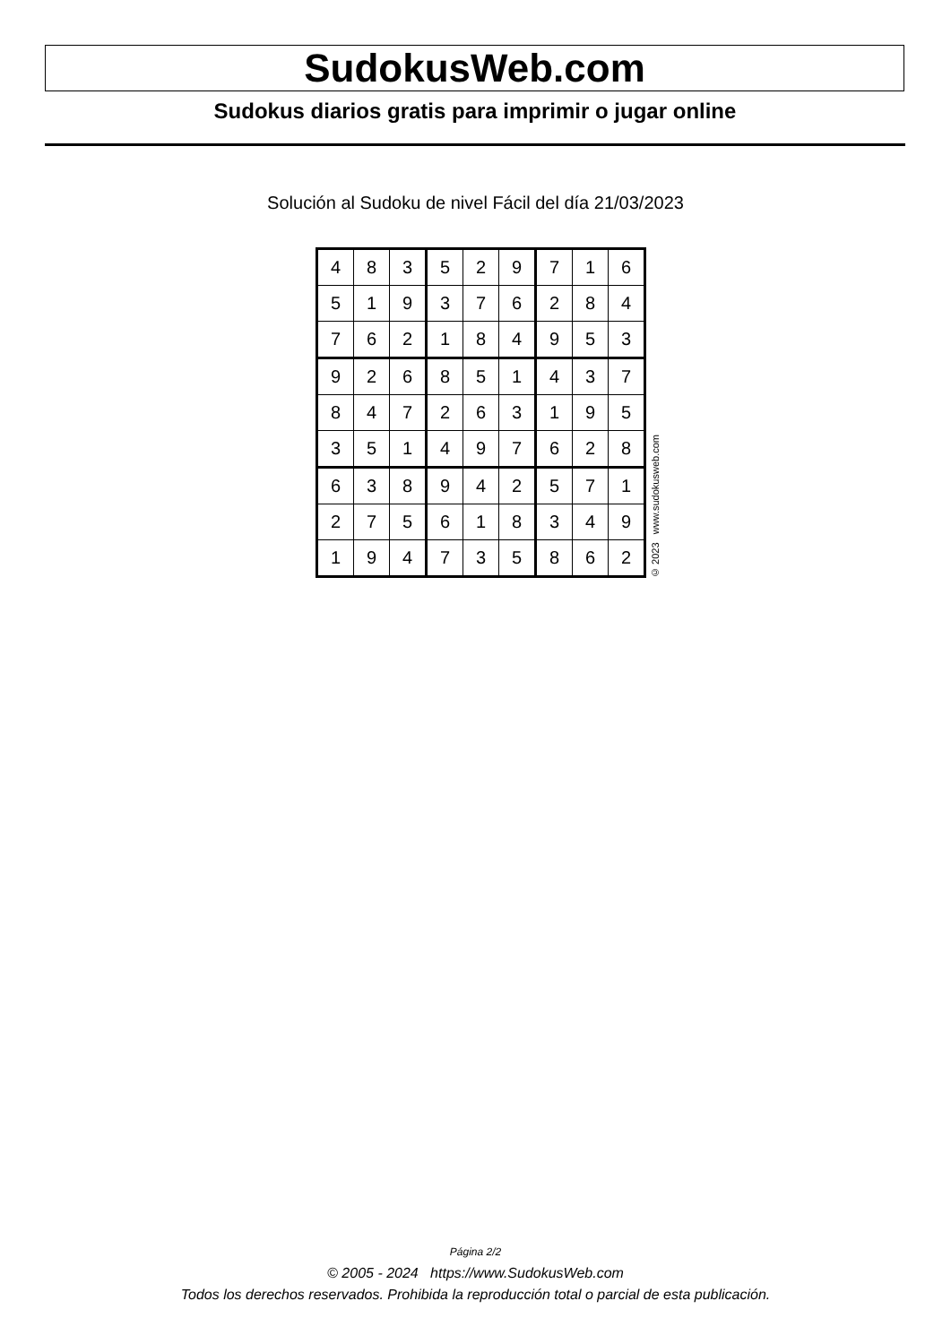SudokusWeb.com
Sudokus diarios gratis para imprimir o jugar online
Solución al Sudoku de nivel Fácil del día 21/03/2023
| 4 | 8 | 3 | 5 | 2 | 9 | 7 | 1 | 6 |
| 5 | 1 | 9 | 3 | 7 | 6 | 2 | 8 | 4 |
| 7 | 6 | 2 | 1 | 8 | 4 | 9 | 5 | 3 |
| 9 | 2 | 6 | 8 | 5 | 1 | 4 | 3 | 7 |
| 8 | 4 | 7 | 2 | 6 | 3 | 1 | 9 | 5 |
| 3 | 5 | 1 | 4 | 9 | 7 | 6 | 2 | 8 |
| 6 | 3 | 8 | 9 | 4 | 2 | 5 | 7 | 1 |
| 2 | 7 | 5 | 6 | 1 | 8 | 3 | 4 | 9 |
| 1 | 9 | 4 | 7 | 3 | 5 | 8 | 6 | 2 |
© 2023 www.sudokusweb.com
Página 2/2
© 2005 - 2024 https://www.SudokusWeb.com
Todos los derechos reservados. Prohibida la reproducción total o parcial de esta publicación.